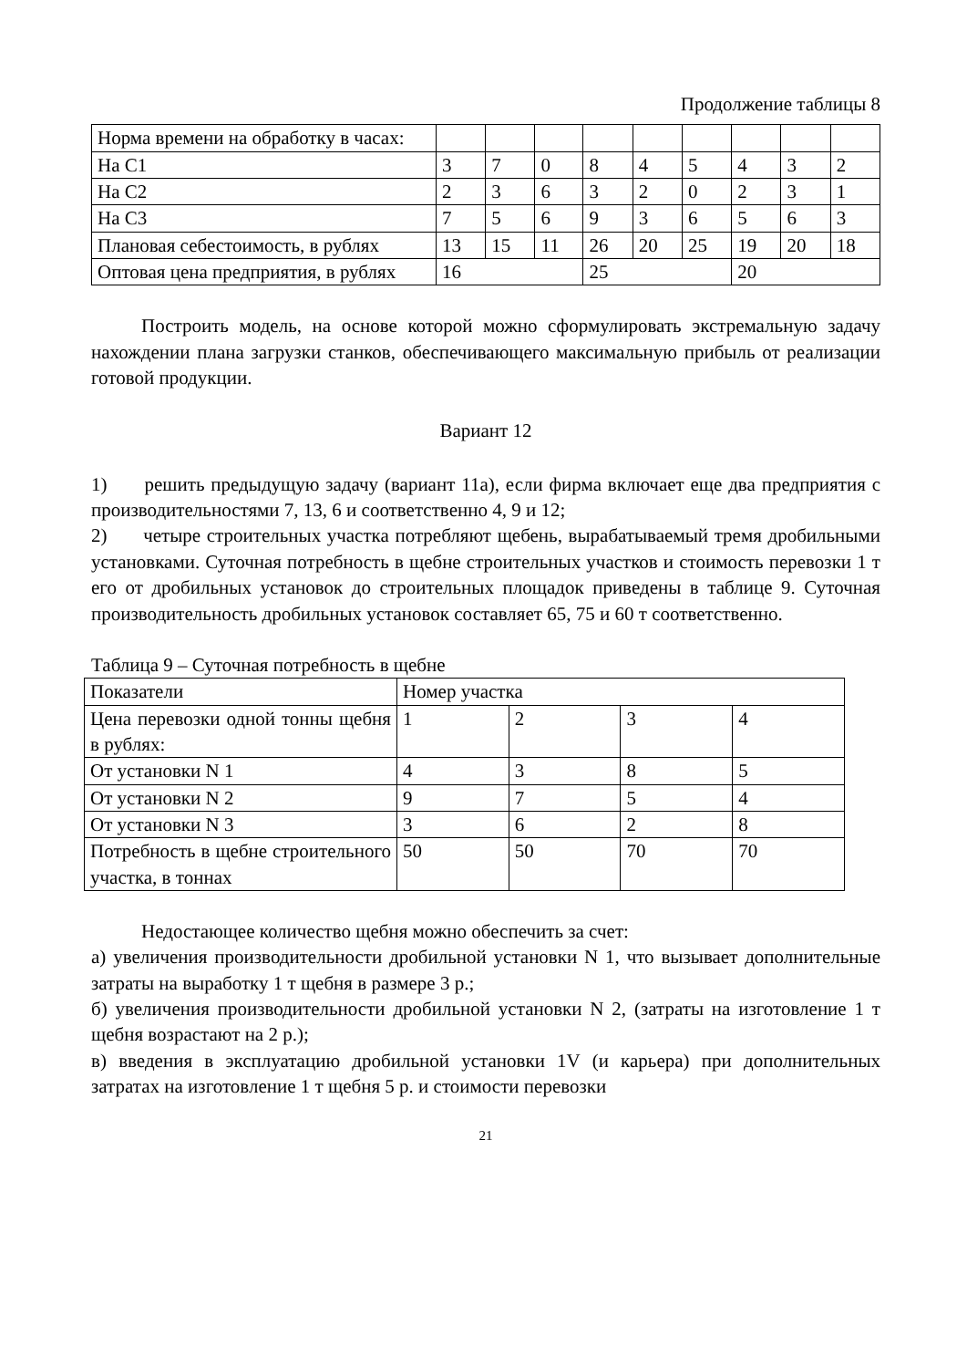Продолжение таблицы 8
| Норма времени на обработку в часах: | | | | | | | | | |
| На С1 | 3 | 7 | 0 | 8 | 4 | 5 | 4 | 3 | 2 |
| На С2 | 2 | 3 | 6 | 3 | 2 | 0 | 2 | 3 | 1 |
| На С3 | 7 | 5 | 6 | 9 | 3 | 6 | 5 | 6 | 3 |
| Плановая себестоимость, в рублях | 13 | 15 | 11 | 26 | 20 | 25 | 19 | 20 | 18 |
| Оптовая цена предприятия, в рублях | 16 | | | 25 | | | 20 | | |
Построить модель, на основе которой можно сформулировать экстремальную задачу нахождении плана загрузки станков, обеспечивающего максимальную прибыль от реализации готовой продукции.
Вариант 12
1) решить предыдущую задачу (вариант 11а), если фирма включает еще два предприятия с производительностями 7, 13, 6 и соответственно 4, 9 и 12;
2) четыре строительных участка потребляют щебень, вырабатываемый тремя дробильными установками. Суточная потребность в щебне строительных участков и стоимость перевозки 1 т его от дробильных установок до строительных площадок приведены в таблице 9. Суточная производительность дробильных установок составляет 65, 75 и 60 т соответственно.
Таблица 9 – Суточная потребность в щебне
| Показатели | Номер участка | | | |
| Цена перевозки одной тонны щебня в рублях: | 1 | 2 | 3 | 4 |
| От установки N 1 | 4 | 3 | 8 | 5 |
| От установки N 2 | 9 | 7 | 5 | 4 |
| От установки N 3 | 3 | 6 | 2 | 8 |
| Потребность в щебне строительного участка, в тоннах | 50 | 50 | 70 | 70 |
Недостающее количество щебня можно обеспечить за счет:
а) увеличения производительности дробильной установки N 1, что вызывает дополнительные затраты на выработку 1 т щебня в размере 3 р.;
б) увеличения производительности дробильной установки N 2, (затраты на изготовление 1 т щебня возрастают на 2 р.);
в) введения в эксплуатацию дробильной установки 1V (и карьера) при дополнительных затратах на изготовление 1 т щебня 5 р. и стоимости перевозки
21